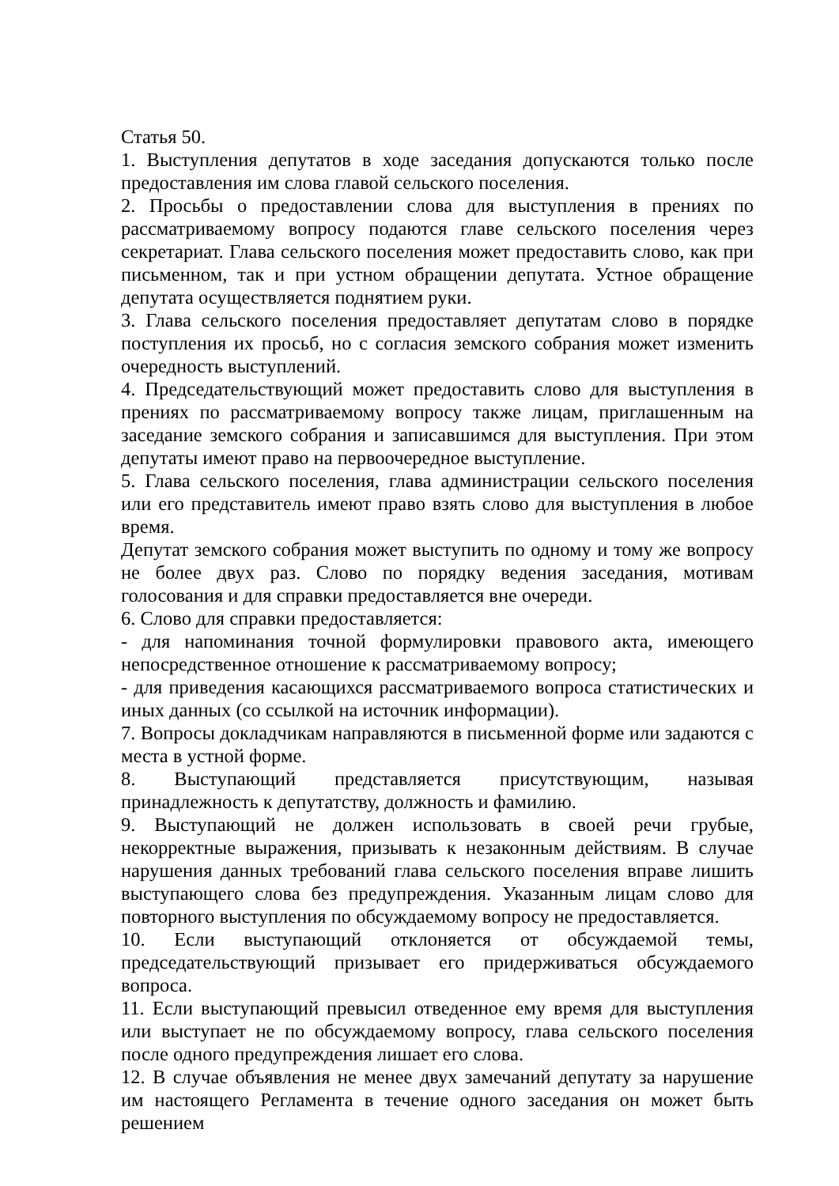Статья 50.
1. Выступления депутатов в ходе заседания допускаются только после предоставления им слова главой сельского поселения.
2. Просьбы о предоставлении слова для выступления в прениях по рассматриваемому вопросу подаются главе сельского поселения через секретариат. Глава сельского поселения может предоставить слово, как при письменном, так и при устном обращении депутата. Устное обращение депутата осуществляется поднятием руки.
3. Глава сельского поселения предоставляет депутатам слово в порядке поступления их просьб, но с согласия земского собрания может изменить очередность выступлений.
4. Председательствующий может предоставить слово для выступления в прениях по рассматриваемому вопросу также лицам, приглашенным на заседание земского собрания и записавшимся для выступления. При этом депутаты имеют право на первоочередное выступление.
5. Глава сельского поселения, глава администрации сельского поселения или его представитель имеют право взять слово для выступления в любое время.
Депутат земского собрания может выступить по одному и тому же вопросу не более двух раз. Слово по порядку ведения заседания, мотивам голосования и для справки предоставляется вне очереди.
6. Слово для справки предоставляется:
- для напоминания точной формулировки правового акта, имеющего непосредственное отношение к рассматриваемому вопросу;
- для приведения касающихся рассматриваемого вопроса статистических и иных данных (со ссылкой на источник информации).
7. Вопросы докладчикам направляются в письменной форме или задаются с места в устной форме.
8. Выступающий представляется присутствующим, называя принадлежность к депутатству, должность и фамилию.
9. Выступающий не должен использовать в своей речи грубые, некорректные выражения, призывать к незаконным действиям. В случае нарушения данных требований глава сельского поселения вправе лишить выступающего слова без предупреждения. Указанным лицам слово для повторного выступления по обсуждаемому вопросу не предоставляется.
10. Если выступающий отклоняется от обсуждаемой темы, председательствующий призывает его придерживаться обсуждаемого вопроса.
11. Если выступающий превысил отведенное ему время для выступления или выступает не по обсуждаемому вопросу, глава сельского поселения после одного предупреждения лишает его слова.
12. В случае объявления не менее двух замечаний депутату за нарушение им настоящего Регламента в течение одного заседания он может быть решением